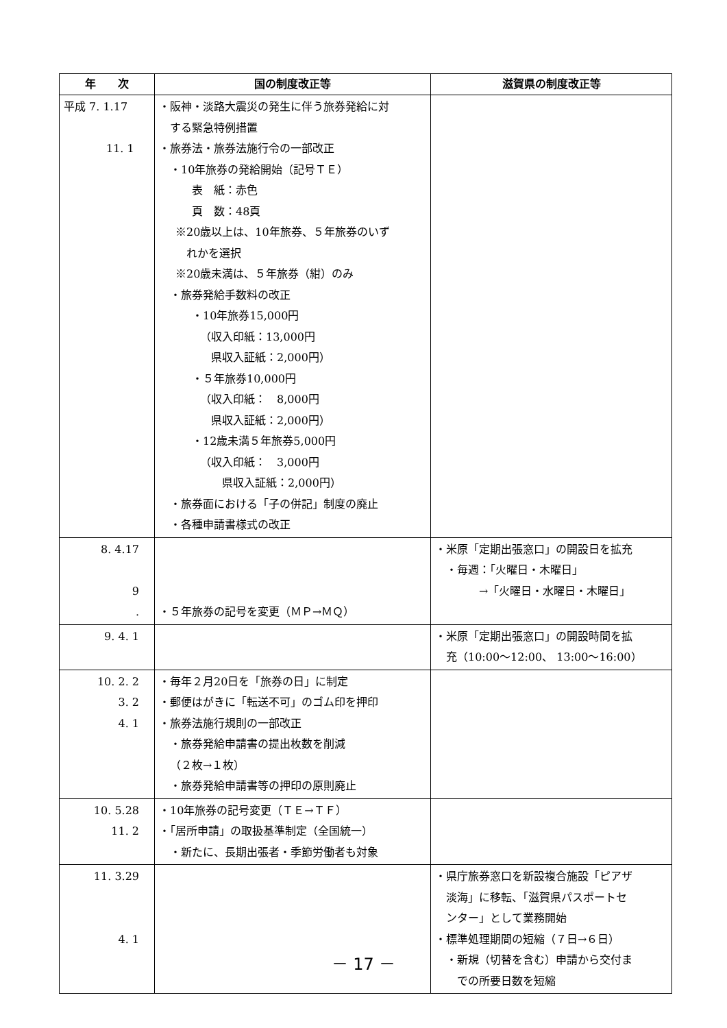| 年 次 | 国の制度改正等 | 滋賀県の制度改正等 |
| --- | --- | --- |
| 平成 7. 1.17 11. 1 | ・阪神・淡路大震災の発生に伴う旅券発給に対 する緊急特例措置 ・旅券法・旅券法施行令の一部改正 ・10年旅券の発給開始（記号ＴＥ） 表 紙：赤色 頁 数：48頁 ※20歳以上は、10年旅券、５年旅券のいず れかを選択 ※20歳未満は、５年旅券（紺）のみ ・旅券発給手数料の改正 ・10年旅券15,000円 （収入印紙：13,000円 県収入証紙：2,000円） ・５年旅券10,000円 （収入印紙： 8,000円 県収入証紙：2,000円） ・12歳未満５年旅券5,000円 （収入印紙： 3,000円 県収入証紙：2,000円） ・旅券面における「子の併記」制度の廃止 ・各種申請書様式の改正 | |
| 8. 4.17 9 . | ・５年旅券の記号を変更（ＭＰ→ＭＱ） | ・米原「定期出張窓口」の開設日を拡充 ・毎週：「火曜日・木曜日」 →「火曜日・水曜日・木曜日」 |
| 9. 4. 1 | | ・米原「定期出張窓口」の開設時間を拡 充（10:00～12:00、 13:00～16:00） |
| 10. 2. 2 3. 2 4. 1 | ・毎年２月20日を「旅券の日」に制定 ・郵便はがきに「転送不可」のゴム印を押印 ・旅券法施行規則の一部改正 ・旅券発給申請書の提出枚数を削減 （２枚→１枚） ・旅券発給申請書等の押印の原則廃止 | |
| 10. 5.28 11. 2 | ・10年旅券の記号変更（ＴＥ→ＴＦ） ・「居所申請」の取扱基準制定（全国統一） ・新たに、長期出張者・季節労働者も対象 | |
| 11. 3.29 4. 1 | | ・県庁旅券窓口を新設複合施設「ピアザ 淡海」に移転、「滋賀県パスポートセ ンター」として業務開始 ・標準処理期間の短縮（７日→６日） ・新規（切替を含む）申請から交付ま での所要日数を短縮 |
－ 17 －